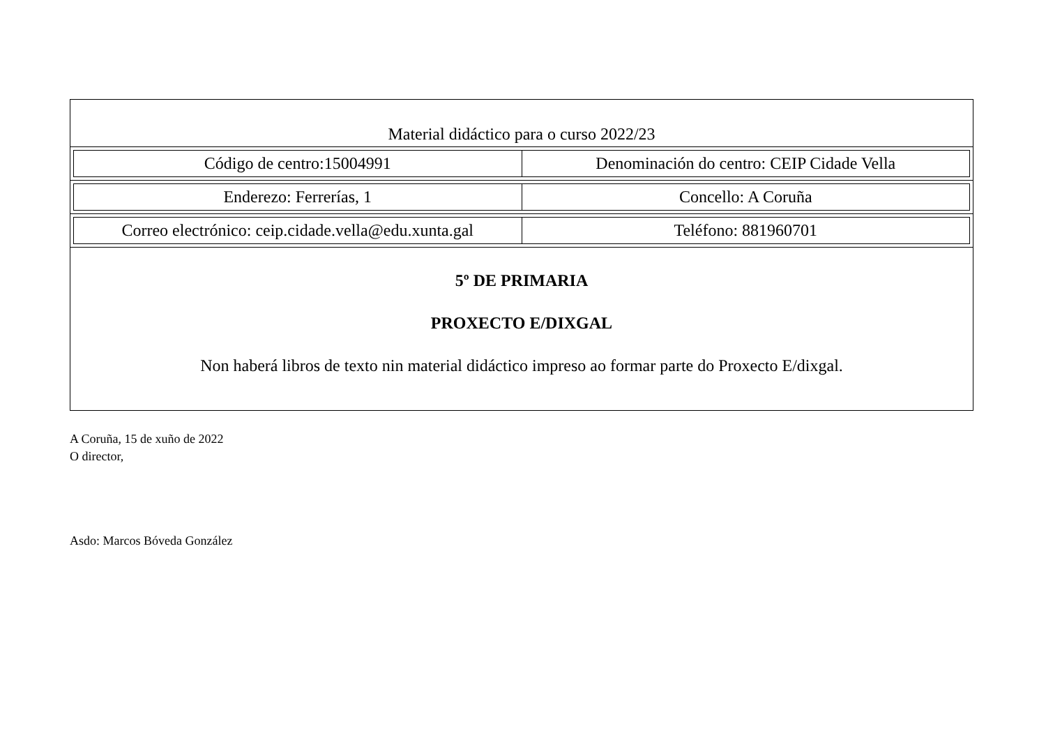Material didáctico para o curso 2022/23
| Código de centro:15004991 | Denominación do centro: CEIP Cidade Vella |
| Enderezo: Ferrerías, 1 | Concello: A Coruña |
| Correo electrónico: ceip.cidade.vella@edu.xunta.gal | Teléfono: 881960701 |
5º DE PRIMARIA
PROXECTO E/DIXGAL
Non haberá libros de texto nin material didáctico impreso ao formar parte do Proxecto E/dixgal.
A Coruña, 15 de xuño de 2022
O director,
Asdo: Marcos Bóveda González